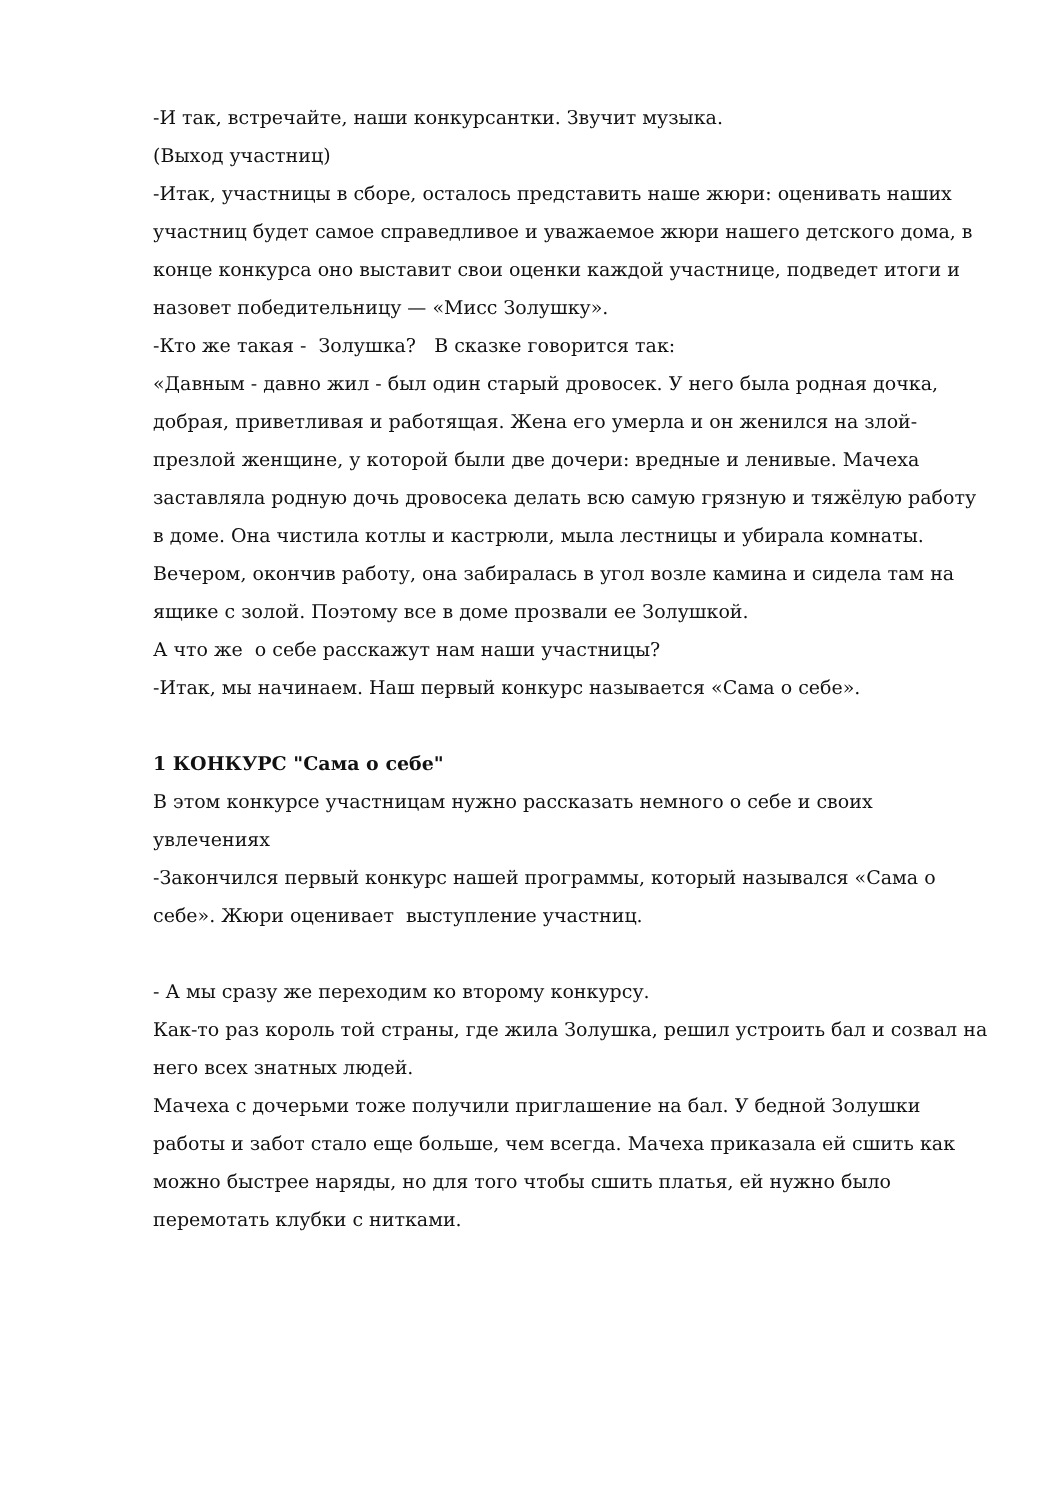-И так, встречайте, наши конкурсантки. Звучит музыка.
(Выход участниц)
-Итак, участницы в сборе, осталось представить наше жюри: оценивать наших участниц будет самое справедливое и уважаемое жюри нашего детского дома, в конце конкурса оно выставит свои оценки каждой участнице, подведет итоги и назовет победительницу — «Мисс Золушку».
-Кто же такая - Золушка? В сказке говорится так:
«Давным - давно жил - был один старый дровосек. У него была родная дочка, добрая, приветливая и работящая. Жена его умерла и он женился на злой-презлой женщине, у которой были две дочери: вредные и ленивые. Мачеха заставляла родную дочь дровосека делать всю самую грязную и тяжёлую работу в доме. Она чистила котлы и кастрюли, мыла лестницы и убирала комнаты. Вечером, окончив работу, она забиралась в угол возле камина и сидела там на ящике с золой. Поэтому все в доме прозвали ее Золушкой.
А что же о себе расскажут нам наши участницы?
-Итак, мы начинаем. Наш первый конкурс называется «Сама о себе».
1 КОНКУРС "Сама о себе"
В этом конкурсе участницам нужно рассказать немного о себе и своих увлечениях
-Закончился первый конкурс нашей программы, который назывался «Сама о себе». Жюри оценивает выступление участниц.
- А мы сразу же переходим ко второму конкурсу.
Как-то раз король той страны, где жила Золушка, решил устроить бал и созвал на него всех знатных людей.
Мачеха с дочерьми тоже получили приглашение на бал. У бедной Золушки работы и забот стало еще больше, чем всегда. Мачеха приказала ей сшить как можно быстрее наряды, но для того чтобы сшить платья, ей нужно было перемотать клубки с нитками.